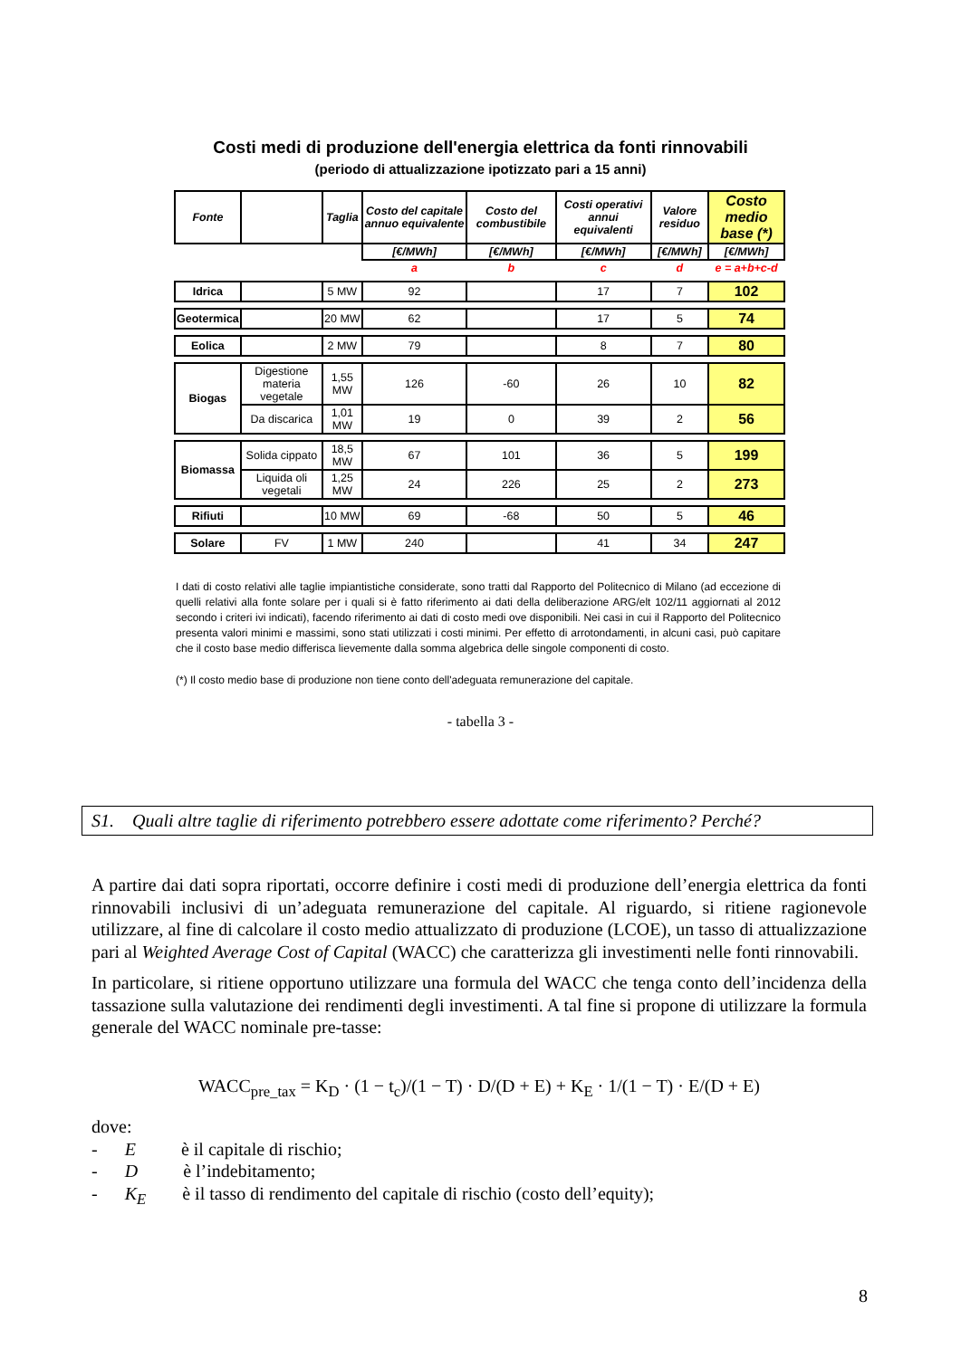Costi medi di produzione dell'energia elettrica da fonti rinnovabili
(periodo di attualizzazione ipotizzato pari a 15 anni)
| Fonte | | Taglia | Costo del capitale annuo equivalente | Costo del combustibile | Costi operativi annui equivalenti | Valore residuo | Costo medio base (*) |
| --- | --- | --- | --- | --- | --- | --- | --- |
| | | | [€/MWh] | [€/MWh] | [€/MWh] | [€/MWh] | [€/MWh] |
| | | | a | b | c | d | e = a+b+c-d |
| Idrica | | 5 MW | 92 | | 17 | 7 | 102 |
| Geotermica | | 20 MW | 62 | | 17 | 5 | 74 |
| Eolica | | 2 MW | 79 | | 8 | 7 | 80 |
| Biogas | Digestione materia vegetale | 1,55 MW | 126 | -60 | 26 | 10 | 82 |
| | Da discarica | 1,01 MW | 19 | 0 | 39 | 2 | 56 |
| Biomassa | Solida cippato | 18,5 MW | 67 | 101 | 36 | 5 | 199 |
| | Liquida oli vegetali | 1,25 MW | 24 | 226 | 25 | 2 | 273 |
| Rifiuti | | 10 MW | 69 | -68 | 50 | 5 | 46 |
| Solare | FV | 1 MW | 240 | | 41 | 34 | 247 |
I dati di costo relativi alle taglie impiantistiche considerate, sono tratti dal Rapporto del Politecnico di Milano (ad eccezione di quelli relativi alla fonte solare per i quali si è fatto riferimento ai dati della deliberazione ARG/elt 102/11 aggiornati al 2012 secondo i criteri ivi indicati), facendo riferimento ai dati di costo medi ove disponibili. Nei casi in cui il Rapporto del Politecnico presenta valori minimi e massimi, sono stati utilizzati i costi minimi. Per effetto di arrotondamenti, in alcuni casi, può capitare che il costo base medio differisca lievemente dalla somma algebrica delle singole componenti di costo.
(*) Il costo medio base di produzione non tiene conto dell'adeguata remunerazione del capitale.
- tabella 3 -
S1. Quali altre taglie di riferimento potrebbero essere adottate come riferimento? Perché?
A partire dai dati sopra riportati, occorre definire i costi medi di produzione dell’energia elettrica da fonti rinnovabili inclusivi di un’adeguata remunerazione del capitale. Al riguardo, si ritiene ragionevole utilizzare, al fine di calcolare il costo medio attualizzato di produzione (LCOE), un tasso di attualizzazione pari al Weighted Average Cost of Capital (WACC) che caratterizza gli investimenti nelle fonti rinnovabili.
In particolare, si ritiene opportuno utilizzare una formula del WACC che tenga conto dell’incidenza della tassazione sulla valutazione dei rendimenti degli investimenti. A tal fine si propone di utilizzare la formula generale del WACC nominale pre-tasse:
WACC<sub>pre_tax</sub> = K<sub>D</sub> · (1 − t<sub>c</sub>)/(1 − T) · D/(D + E) + K<sub>E</sub> · 1/(1 − T) · E/(D + E)
dove:
- E è il capitale di rischio;
- D è l’indebitamento;
- K<sub>E</sub> è il tasso di rendimento del capitale di rischio (costo dell’equity);
8